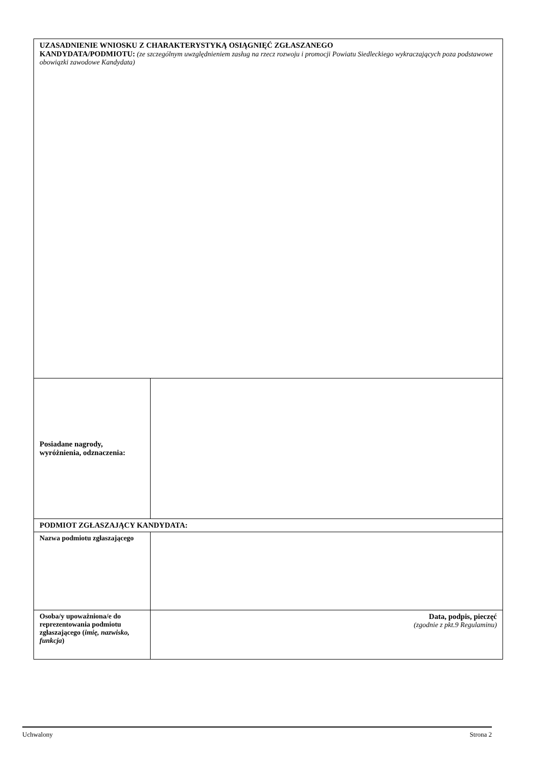| UZASADNIENIE WNIOSKU Z CHARAKTERYSTYKĄ OSIĄGNIĘĆ ZGŁASZANEGO KANDYDATA/PODMIOTU: (ze szczególnym uwzględnieniem zasług na rzecz rozwoju i promocji Powiatu Siedleckiego wykraczających poza podstawowe obowiązki zawodowe Kandydata) | |
| Posiadane nagrody, wyróżnienia, odznaczenia: | |
| PODMIOT ZGŁASZAJĄCY KANDYDATA: | |
| Nazwa podmiotu zgłaszającego | |
| Osoba/y upoważniona/e do reprezentowania podmiotu zgłaszającego ( imię, nazwisko, funkcja ) | Data, podpis, pieczęć (zgodnie z pkt.9 Regulaminu) |
Uchwalony Strona 2